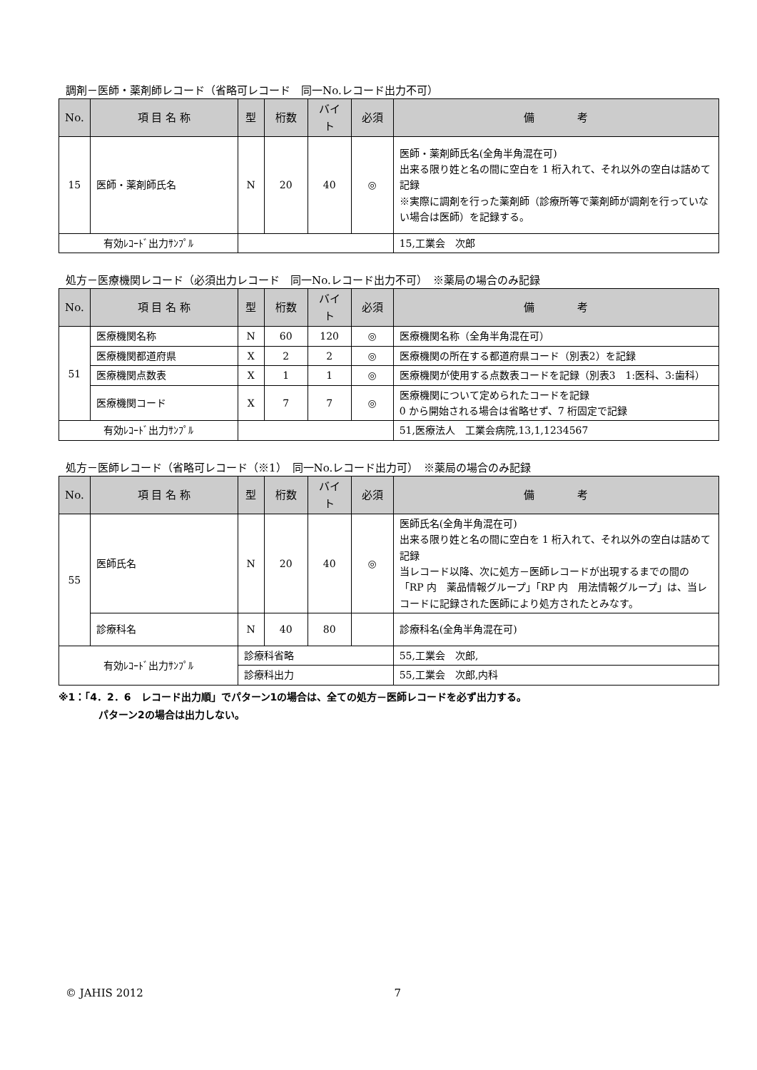調剤－医師・薬剤師レコード（省略可レコード　同一No.レコード出力不可）
| No. | 項 目 名 称 | 型 | 桁数 | バイト | 必須 | 備 考 |
| --- | --- | --- | --- | --- | --- | --- |
| 15 | 医師・薬剤師氏名 | N | 20 | 40 | ◎ | 医師・薬剤師氏名(全角半角混在可) 出来る限り姓と名の間に空白を 1 桁入れて、それ以外の空白は詰めて記録 ※実際に調剤を行った薬剤師（診療所等で薬剤師が調剤を行っていない場合は医師）を記録する。 |
| 有効ﾚｺｰﾄﾞ出力ｻﾝﾌﾟﾙ | | | | | | 15,工業会 次郎 |
処方－医療機関レコード（必須出力レコード　同一No.レコード出力不可）　※薬局の場合のみ記録
| No. | 項 目 名 称 | 型 | 桁数 | バイト | 必須 | 備 考 |
| --- | --- | --- | --- | --- | --- | --- |
| 51 | 医療機関名称 | N | 60 | 120 | ◎ | 医療機関名称（全角半角混在可） |
| | 医療機関都道府県 | X | 2 | 2 | ◎ | 医療機関の所在する都道府県コード（別表2）を記録 |
| | 医療機関点数表 | X | 1 | 1 | ◎ | 医療機関が使用する点数表コードを記録（別表3 1:医科、3:歯科） |
| | 医療機関コード | X | 7 | 7 | ◎ | 医療機関について定められたコードを記録 0 から開始される場合は省略せず、7 桁固定で記録 |
| 有効ﾚｺｰﾄﾞ出力ｻﾝﾌﾟﾙ | | | | | | 51,医療法人 工業会病院,13,1,1234567 |
処方－医師レコード（省略可レコード（※1）　同一No.レコード出力可）　※薬局の場合のみ記録
| No. | 項 目 名 称 | 型 | 桁数 | バイト | 必須 | 備 考 |
| --- | --- | --- | --- | --- | --- | --- |
| 55 | 医師氏名 | N | 20 | 40 | ◎ | 医師氏名(全角半角混在可) 出来る限り姓と名の間に空白を 1 桁入れて、それ以外の空白は詰めて記録 当レコード以降、次に処方－医師レコードが出現するまでの間の「RP 内 薬品情報グループ」「RP 内 用法情報グループ」は、当レコードに記録された医師により処方されたとみなす。 |
| | 診療科名 | N | 40 | 80 | | 診療科名(全角半角混在可) |
| 有効ﾚｺｰﾄﾞ出力ｻﾝﾌﾟﾙ | | 診療科省略 | | | | 55,工業会 次郎, |
| | | 診療科出力 | | | | 55,工業会 次郎,内科 |
※1：「4．2．6　レコード出力順」でパターン1の場合は、全ての処方－医師レコードを必ず出力する。
パターン2の場合は出力しない。
© JAHIS 2012 7